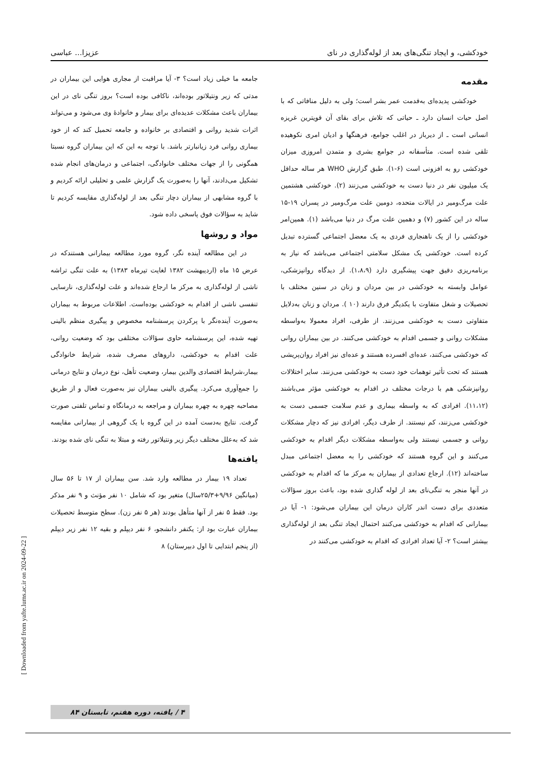خودکشی، و ایجاد تنگی‌های بعد از لوله‌گذاری در نای عزیزا... عباسی
مقدمه
خودکشی پدیده‌ای به‌قدمت عمر بشر است؛ ولی به دلیل منافاتی که با اصل حیات انسان دارد ـ حیاتی که تلاش برای بقای آن قویترین غریزه انسانی است ـ از دیرباز در اغلب جوامع، فرهنگها و ادیان امری نکوهیده تلقی شده است. متأسفانه در جوامع بشری و متمدن امروزی میزان خودکشی رو به افزونی است (۶-۱). طبق گزارش WHO هر ساله حداقل یک میلیون نفر در دنیا دست به خودکشی می‌زنند (۲). خودکشی هشتمین علت مرگ‌ومیر در ایالات متحده، دومین علت مرگ‌ومیر در پسران ۱۹-۱۵ ساله در این کشور (۷) و دهمین علت مرگ در دنیا می‌باشد (۱). همین‌امر خودکشی را از یک ناهنجاری فردی به یک معضل اجتماعی گسترده تبدیل کرده است. خودکشی یک مشکل سلامتی اجتماعی می‌باشد که نیاز به برنامه‌ریزی دقیق جهت پیشگیری دارد (۱،۸،۹). از دیدگاه روانپزشکی، عوامل وابسته به خودکشی در بین مردان و زنان در سنین مختلف با تحصیلات و شغل متفاوت با یکدیگر فرق دارند (۱۰ ). مردان و زنان به‌دلایل متفاوتی دست به خودکشی می‌زنند. از طرفی، افراد معمولا به‌واسطه مشکلات روانی و جسمی اقدام به خودکشی می‌کنند. در بین بیماران روانی که خودکشی می‌کنند، عده‌ای افسرده هستند و عده‌ای نیز افراد روان‌پریشی هستند که تحت تأثیر توهمات خود دست به خودکشی می‌زنند. سایر اختلالات روانپزشکی هم با درجات مختلف در اقدام به خودکشی مؤثر می‌باشند (۱۱،۱۲). افرادی که به واسطه بیماری و عدم سلامت جسمی دست به خودکشی می‌زنند، کم نیستند. از طرف دیگر، افرادی نیز که دچار مشکلات روانی و جسمی نیستند ولی به‌واسطه مشکلات دیگر اقدام به خودکشی می‌کنند و این گروه هستند که خودکشی را به معضل اجتماعی مبدل ساخته‌اند (۱۲). ارجاع تعدادی از بیماران به مرکز ما که اقدام به خودکشی در آنها منجر به تنگی‌نای بعد از لوله گذاری شده بود، باعث بروز سؤالات متعددی برای دست اندر کاران درمان این بیماران می‌شود: ۱- آیا در بیمارانی که اقدام به خودکشی می‌کنند احتمال ایجاد تنگی بعد از لوله‌گذاری بیشتر است؟ ۲- آیا تعداد افرادی که اقدام به خودکشی می‌کنند در
جامعه ما خیلی زیاد است؟ ۳- آیا مراقبت از مجاری هوایی این بیماران در مدتی که زیر ونتیلاتور بوده‌اند، ناکافی بوده است؟ بروز تنگی نای در این بیماران باعث مشکلات عدیده‌ای برای بیمار و خانوادهٔ وی می‌شود و می‌تواند اثرات شدید روانی و اقتصادی بر خانواده و جامعه تحمیل کند که از خود بیماری روانی فرد زیانبارتر باشد. با توجه به این که این بیماران گروه نسبتا همگونی را از جهات مختلف خانوادگی، اجتماعی و درمان‌های انجام شده تشکیل می‌دادند، آنها را به‌صورت یک گزارش علمی و تحلیلی ارائه کردیم و با گروه مشابهی از بیماران دچار تنگی بعد از لوله‌گذاری مقایسه کردیم تا شاید به سؤالات فوق پاسخی داده شود.
مواد و روشها
در این مطالعه آینده نگر، گروه مورد مطالعه بیمارانی هستندکه در عرض ۱۵ ماه (اردیبهشت ۱۳۸۲ لغایت تیرماه ۱۳۸۳) به علت تنگی تراشه ناشی از لوله‌گذاری به مرکز ما ارجاع شده‌اند و علت لوله‌گذاری، نارسایی تنفسی ناشی از اقدام به خودکشی بوده‌است. اطلاعات مربوط به بیماران به‌صورت آینده‌نگر با پرکردن پرسشنامه مخصوص و پیگیری منظم بالینی تهیه شده، این پرسشنامه حاوی سؤالات مختلفی بود که وضعیت روانی، علت اقدام به خودکشی، داروهای مصرف شده، شرایط خانوادگی بیمار،شرایط اقتصادی والدین بیمار، وضعیت تأهل، نوع درمان و نتایج درمانی را جمع‌آوری می‌کرد. پیگیری بالینی بیماران نیز به‌صورت فعال و از طریق مصاحبه چهره به چهره بیماران و مراجعه به درمانگاه و تماس تلفنی صورت گرفت. نتایج به‌دست آمده در این گروه با یک گروهی از بیمارانی مقایسه شد که به‌علل مختلف دیگر زیر ونتیلاتور رفته و مبتلا به تنگی نای شده بودند.
یافته‌ها
تعداد ۱۹ بیمار در مطالعه وارد شد. سن بیماران از ۱۷ تا ۵۶ سال (میانگین ۹/۹۶+۲۵/۳سال) متغیر بود که شامل ۱۰ نفر مؤنث و ۹ نفر مذکر بود. فقط ۵ نفر از آنها متأهل بودند (هر ۵ نفر زن). سطح متوسط تحصیلات بیماران عبارت بود از: یکنفر دانشجو، ۶ نفر دیپلم و بقیه ۱۲ نفر زیر دیپلم (از پنجم ابتدایی تا اول دبیرستان) ۸
[ Downloaded from yafte.lums.ac.ir on 2024-09-22 ]
۴ / یافته، دوره هفتم، تابستان ۸۴